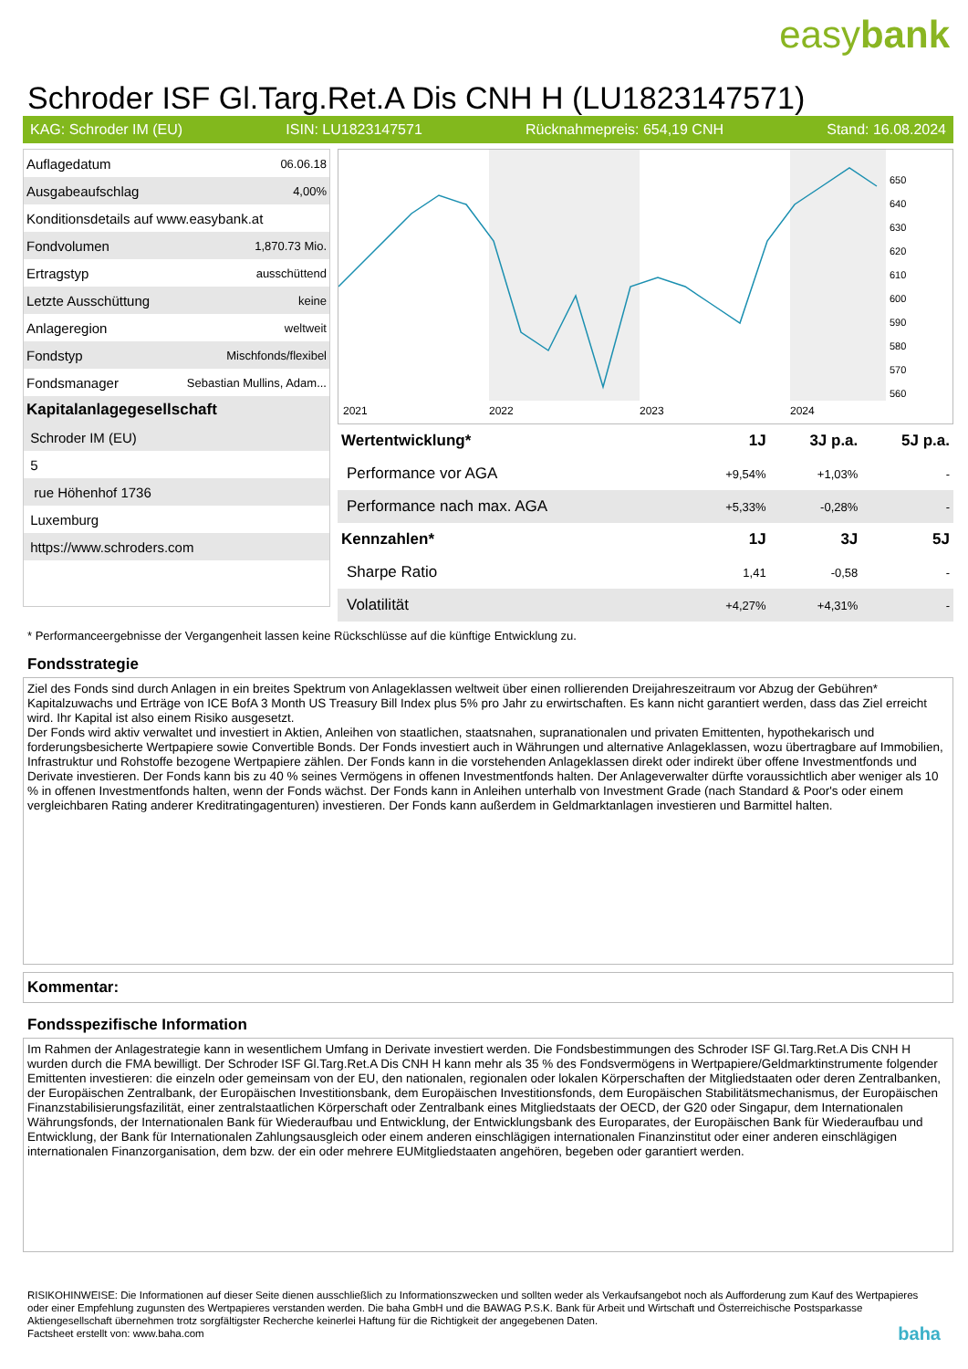easybank
Schroder ISF Gl.Targ.Ret.A Dis CNH H (LU1823147571)
KAG: Schroder IM (EU) ISIN: LU1823147571 Rücknahmepreis: 654,19 CNH Stand: 16.08.2024
| Auflagedatum | 06.06.18 |
| Ausgabeaufschlag | 4,00% |
| Konditionsdetails auf www.easybank.at | |
| Fondvolumen | 1,870.73 Mio. |
| Ertragstyp | ausschüttend |
| Letzte Ausschüttung | keine |
| Anlageregion | weltweit |
| Fondstyp | Mischfonds/flexibel |
| Fondsmanager | Sebastian Mullins, Adam... |
| Kapitalanlagegesellschaft | |
| Schroder IM (EU) | |
| 5 | |
| rue Höhenhof 1736 | |
| Luxemburg | |
| https://www.schroders.com | |
2021
2022
2023
2024
650
640
630
620
610
600
590
580
570
560
| Wertentwicklung* | 1J | 3J p.a. | 5J p.a. |
| --- | --- | --- | --- |
| Performance vor AGA | +9,54% | +1,03% | - |
| Performance nach max. AGA | +5,33% | -0,28% | - |
| Kennzahlen* | 1J | 3J | 5J |
| Sharpe Ratio | 1,41 | -0,58 | - |
| Volatilität | +4,27% | +4,31% | - |
* Performanceergebnisse der Vergangenheit lassen keine Rückschlüsse auf die künftige Entwicklung zu.
Fondsstrategie
Ziel des Fonds sind durch Anlagen in ein breites Spektrum von Anlageklassen weltweit über einen rollierenden Dreijahreszeitraum vor Abzug der Gebühren* Kapitalzuwachs und Erträge von ICE BofA 3 Month US Treasury Bill Index plus 5% pro Jahr zu erwirtschaften. Es kann nicht garantiert werden, dass das Ziel erreicht wird. Ihr Kapital ist also einem Risiko ausgesetzt.
Der Fonds wird aktiv verwaltet und investiert in Aktien, Anleihen von staatlichen, staatsnahen, supranationalen und privaten Emittenten, hypothekarisch und forderungsbesicherte Wertpapiere sowie Convertible Bonds. Der Fonds investiert auch in Währungen und alternative Anlageklassen, wozu übertragbare auf Immobilien, Infrastruktur und Rohstoffe bezogene Wertpapiere zählen. Der Fonds kann in die vorstehenden Anlageklassen direkt oder indirekt über offene Investmentfonds und Derivate investieren. Der Fonds kann bis zu 40 % seines Vermögens in offenen Investmentfonds halten. Der Anlageverwalter dürfte voraussichtlich aber weniger als 10 % in offenen Investmentfonds halten, wenn der Fonds wächst. Der Fonds kann in Anleihen unterhalb von Investment Grade (nach Standard & Poor's oder einem vergleichbaren Rating anderer Kreditratingagenturen) investieren. Der Fonds kann außerdem in Geldmarktanlagen investieren und Barmittel halten.
Kommentar:
Fondsspezifische Information
Im Rahmen der Anlagestrategie kann in wesentlichem Umfang in Derivate investiert werden. Die Fondsbestimmungen des Schroder ISF Gl.Targ.Ret.A Dis CNH H wurden durch die FMA bewilligt. Der Schroder ISF Gl.Targ.Ret.A Dis CNH H kann mehr als 35 % des Fondsvermögens in Wertpapiere/Geldmarktinstrumente folgender Emittenten investieren: die einzeln oder gemeinsam von der EU, den nationalen, regionalen oder lokalen Körperschaften der Mitgliedstaaten oder deren Zentralbanken, der Europäischen Zentralbank, der Europäischen Investitionsbank, dem Europäischen Investitionsfonds, dem Europäischen Stabilitätsmechanismus, der Europäischen Finanzstabilisierungsfazilität, einer zentralstaatlichen Körperschaft oder Zentralbank eines Mitgliedstaats der OECD, der G20 oder Singapur, dem Internationalen Währungsfonds, der Internationalen Bank für Wiederaufbau und Entwicklung, der Entwicklungsbank des Europarates, der Europäischen Bank für Wiederaufbau und Entwicklung, der Bank für Internationalen Zahlungsausgleich oder einem anderen einschlägigen internationalen Finanzinstitut oder einer anderen einschlägigen internationalen Finanzorganisation, dem bzw. der ein oder mehrere EUMitgliedstaaten angehören, begeben oder garantiert werden.
RISIKOHINWEISE: Die Informationen auf dieser Seite dienen ausschließlich zu Informationszwecken und sollten weder als Verkaufsangebot noch als Aufforderung zum Kauf des Wertpapieres oder einer Empfehlung zugunsten des Wertpapieres verstanden werden. Die baha GmbH und die BAWAG P.S.K. Bank für Arbeit und Wirtschaft und Österreichische Postsparkasse Aktiengesellschaft übernehmen trotz sorgfältigster Recherche keinerlei Haftung für die Richtigkeit der angegebenen Daten.
Factsheet erstellt von: www.baha.com baha